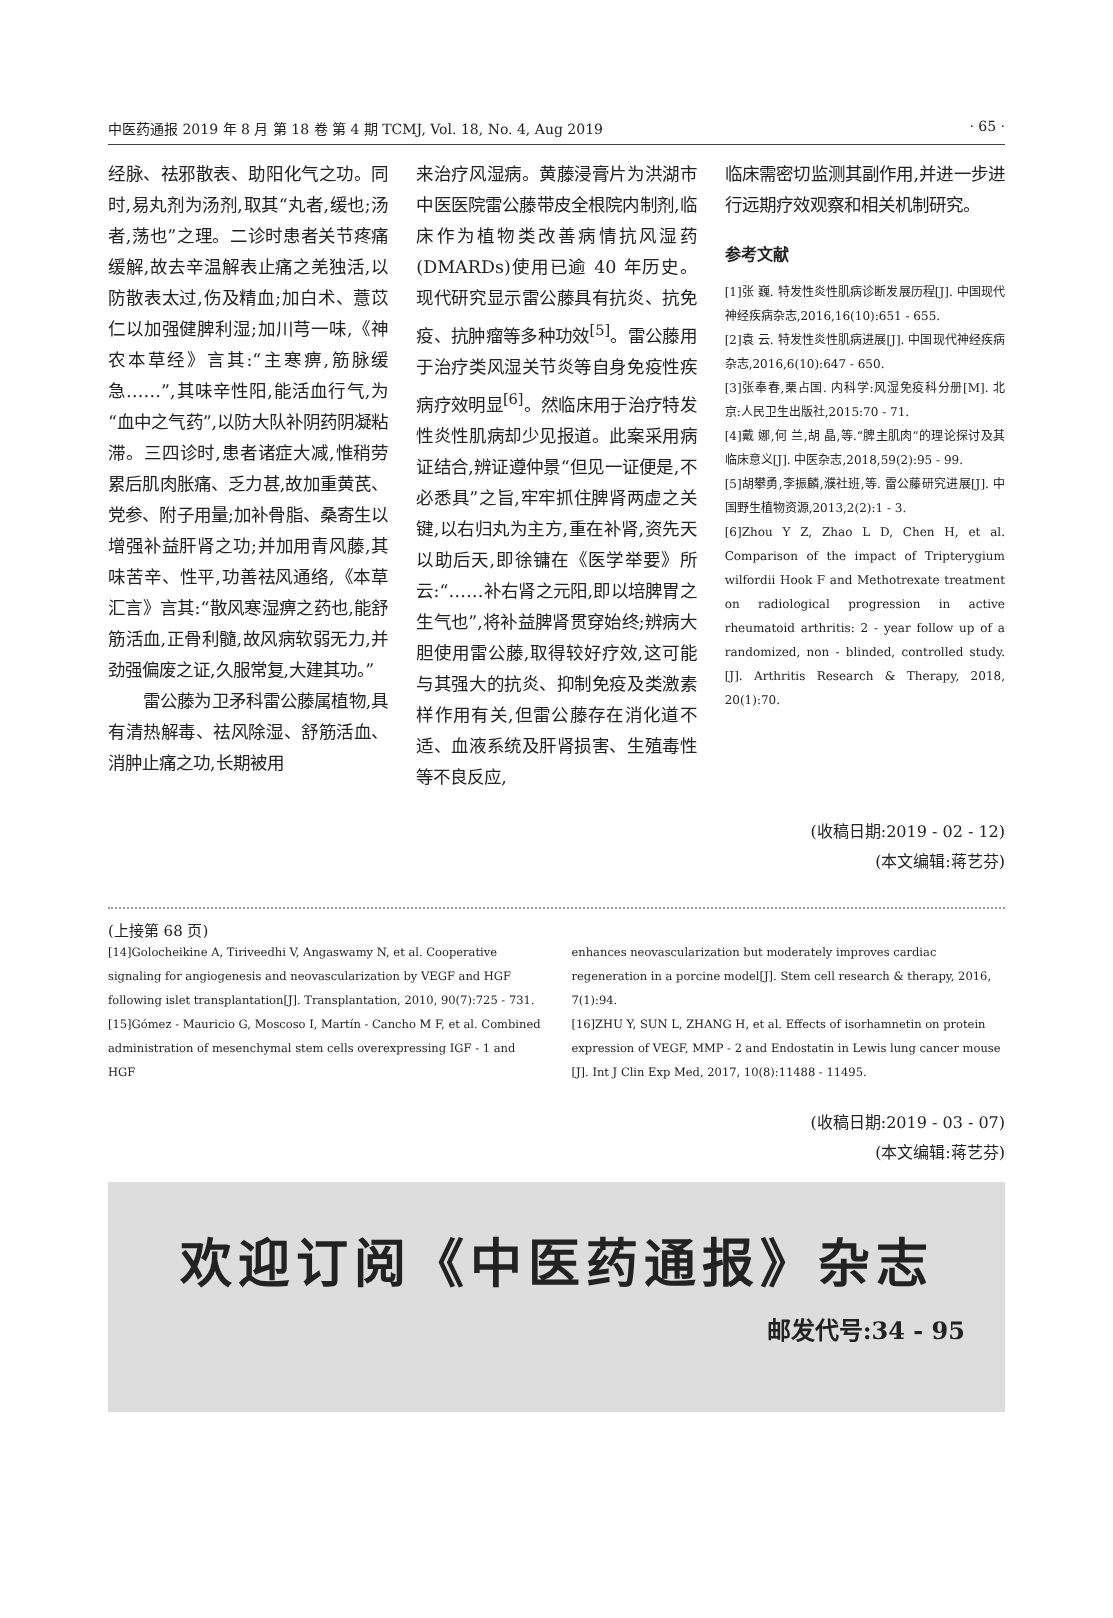中医药通报 2019 年 8 月 第 18 卷 第 4 期 TCMJ, Vol. 18, No. 4, Aug 2019 · 65 ·
经脉、祛邪散表、助阳化气之功。同时,易丸剂为汤剂,取其“丸者,缓也;汤者,荡也”之理。二诊时患者关节疼痛缓解,故去辛温解表止痛之羌独活,以防散表太过,伤及精血;加白术、薏苡仁以加强健脾利湿;加川芎一味,《神农本草经》言其:“主寒痹,筋脉缓急……”,其味辛性阳,能活血行气,为“血中之气药”,以防大队补阴药阴凝粘滞。三四诊时,患者诸症大减,惟稍劳累后肌肉胀痛、乏力甚,故加重黄芪、党参、附子用量;加补骨脂、桑寄生以增强补益肝肾之功;并加用青风藤,其味苦辛、性平,功善祛风通络,《本草汇言》言其:“散风寒湿痹之药也,能舒筋活血,正骨利髓,故风病软弱无力,并劲强偏废之证,久服常复,大建其功。”
  雷公藤为卫矛科雷公藤属植物,具有清热解毒、祛风除湿、舒筋活血、消肿止痛之功,长期被用
来治疗风湿病。黄藤浸膏片为洪湖市中医医院雷公藤带皮全根院内制剂,临床作为植物类改善病情抗风湿药(DMARDs)使用已逾 40 年历史。现代研究显示雷公藤具有抗炎、抗免疫、抗肿瘤等多种功效<sup>[5]</sup>。雷公藤用于治疗类风湿关节炎等自身免疫性疾病疗效明显<sup>[6]</sup>。然临床用于治疗特发性炎性肌病却少见报道。此案采用病证结合,辨证遵仲景“但见一证便是,不必悉具”之旨,牢牢抓住脾肾两虚之关键,以右归丸为主方,重在补肾,资先天以助后天,即徐镛在《医学举要》所云:“……补右肾之元阳,即以培脾胃之生气也”,将补益脾肾贯穿始终;辨病大胆使用雷公藤,取得较好疗效,这可能与其强大的抗炎、抑制免疫及类激素样作用有关,但雷公藤存在消化道不适、血液系统及肝肾损害、生殖毒性等不良反应,
临床需密切监测其副作用,并进一步进行远期疗效观察和相关机制研究。
参考文献
[1]张 巍. 特发性炎性肌病诊断发展历程[J]. 中国现代神经疾病杂志,2016,16(10):651 - 655.
[2]袁 云. 特发性炎性肌病进展[J]. 中国现代神经疾病杂志,2016,6(10):647 - 650.
[3]张奉春,栗占国. 内科学:风湿免疫科分册[M]. 北京:人民卫生出版社,2015:70 - 71.
[4]戴 娜,何 兰,胡 晶,等.“脾主肌肉”的理论探讨及其临床意义[J]. 中医杂志,2018,59(2):95 - 99.
[5]胡攀勇,李振麟,濮社班,等. 雷公藤研究进展[J]. 中国野生植物资源,2013,2(2):1 - 3.
[6]Zhou Y Z, Zhao L D, Chen H, et al. Comparison of the impact of Tripterygium wilfordii Hook F and Methotrexate treatment on radiological progression in active rheumatoid arthritis: 2 - year follow up of a randomized, non - blinded, controlled study. [J]. Arthritis Research & Therapy, 2018, 20(1):70.
(收稿日期:2019 - 02 - 12)
(本文编辑:蒋艺芬)
(上接第 68 页)
[14]Golocheikine A, Tiriveedhi V, Angaswamy N, et al. Cooperative signaling for angiogenesis and neovascularization by VEGF and HGF following islet transplantation[J]. Transplantation, 2010, 90(7):725 - 731.
[15]Gómez - Mauricio G, Moscoso I, Martín - Cancho M F, et al. Combined administration of mesenchymal stem cells overexpressing IGF - 1 and HGF
enhances neovascularization but moderately improves cardiac regeneration in a porcine model[J]. Stem cell research & therapy, 2016, 7(1):94.
[16]ZHU Y, SUN L, ZHANG H, et al. Effects of isorhamnetin on protein expression of VEGF, MMP - 2 and Endostatin in Lewis lung cancer mouse [J]. Int J Clin Exp Med, 2017, 10(8):11488 - 11495.
(收稿日期:2019 - 03 - 07)
(本文编辑:蒋艺芬)
欢迎订阅《中医药通报》杂志
邮发代号:34 - 95